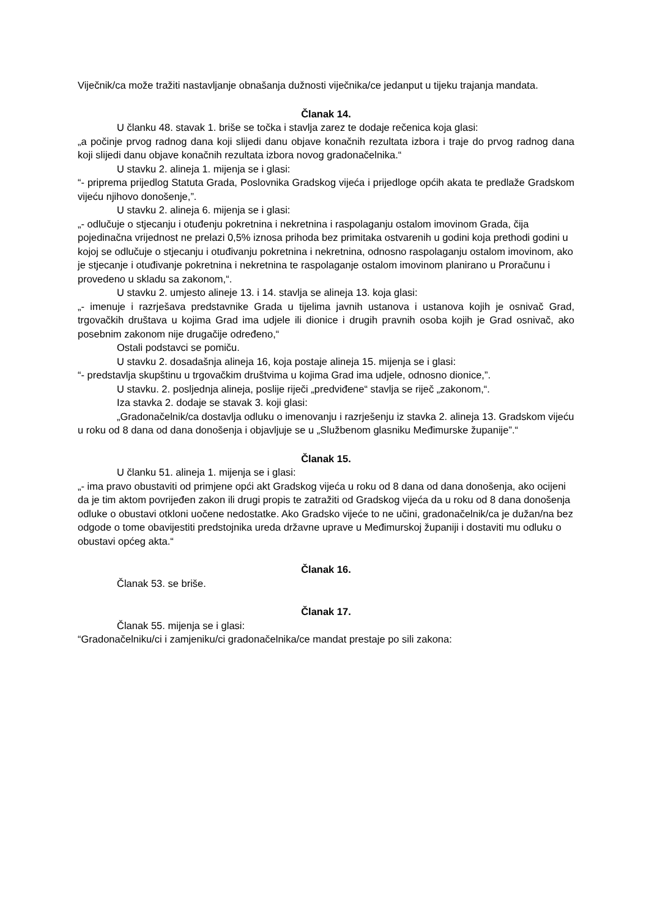Viječnik/ca može tražiti nastavljanje obnašanja dužnosti viječnika/ce jedanput u tijeku trajanja mandata.
Članak 14.
U članku 48. stavak 1. briše se točka i stavlja zarez te dodaje rečenica koja glasi:
„a počinje prvog radnog dana koji slijedi danu objave konačnih rezultata izbora i traje do prvog radnog dana koji slijedi danu objave konačnih rezultata izbora novog gradonačelnika.“
U stavku 2. alineja 1. mijenja se i glasi:
“- priprema prijedlog Statuta Grada, Poslovnika Gradskog vijeća i prijedloge općih akata te predlaže Gradskom vijeću njihovo donošenje,”.
U stavku 2. alineja 6. mijenja se i glasi:
„- odlučuje o stjecanju i otuđenju pokretnina i nekretnina i raspolaganju ostalom imovinom Grada, čija pojedinačna vrijednost ne prelazi 0,5% iznosa prihoda bez primitaka ostvarenih u godini koja prethodi godini u kojoj se odlučuje o stjecanju i otuđivanju pokretnina i nekretnina, odnosno raspolaganju ostalom imovinom, ako je stjecanje i otuđivanje pokretnina i nekretnina te raspolaganje ostalom imovinom planirano u Proračunu i provedeno u skladu sa zakonom,“.
U stavku 2. umjesto alineje 13. i 14. stavlja se alineja 13. koja glasi:
„- imenuje i razrješava predstavnike Grada u tijelima javnih ustanova i ustanova kojih je osnivač Grad, trgovačkih društava u kojima Grad ima udjele ili dionice i drugih pravnih osoba kojih je Grad osnivač, ako posebnim zakonom nije drugačije određeno,“
Ostali podstavci se pomiču.
U stavku 2. dosadašnja alineja 16, koja postaje alineja 15. mijenja se i glasi:
“- predstavlja skupštinu u trgovačkim društvima u kojima Grad ima udjele, odnosno dionice,”.
U stavku. 2. posljednja alineja, poslije riječi „predviđene“ stavlja se riječ „zakonom,“.
Iza stavka 2. dodaje se stavak 3. koji glasi:
„Gradonačelnik/ca dostavlja odluku o imenovanju i razrješenju iz stavka 2. alineja 13. Gradskom vijeću u roku od 8 dana od dana donošenja i objavljuje se u „Službenom glasniku Međimurske županije”.“
Članak 15.
U članku 51. alineja 1. mijenja se i glasi:
„- ima pravo obustaviti od primjene opći akt Gradskog vijeća u roku od 8 dana od dana donošenja, ako ocijeni da je tim aktom povrijeđen zakon ili drugi propis te zatražiti od Gradskog vijeća da u roku od 8 dana donošenja odluke o obustavi otkloni uočene nedostatke. Ako Gradsko vijeće to ne učini, gradonačelnik/ca je dužan/na bez odgode o tome obavijestiti predstojnika ureda državne uprave u Međimurskoj županiji i dostaviti mu odluku o obustavi općeg akta.“
Članak 16.
Članak 53. se briše.
Članak 17.
Članak 55. mijenja se i glasi:
“Gradonačelniku/ci i zamjeniku/ci gradonačelnika/ce mandat prestaje po sili zakona: